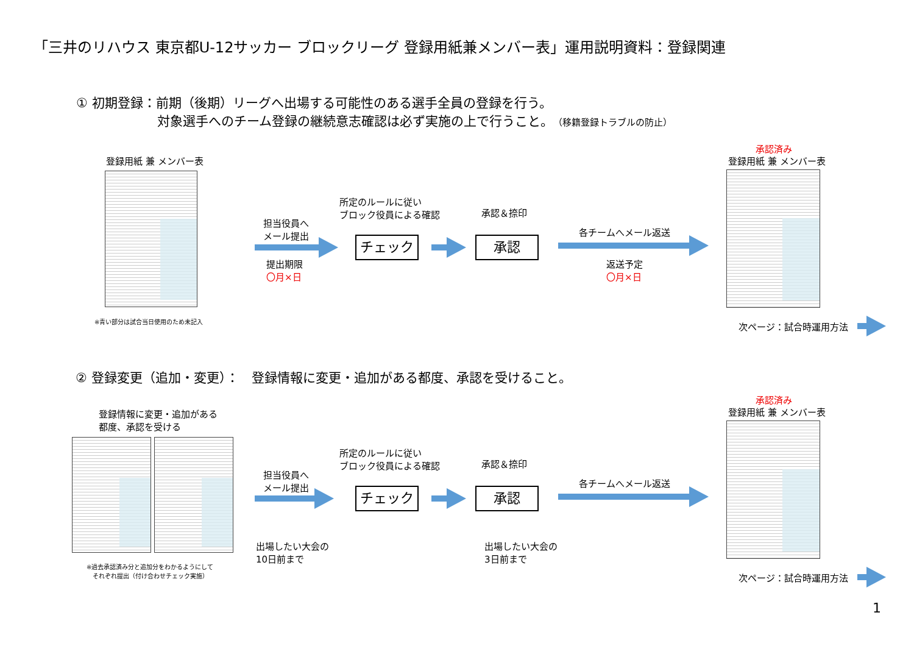「三井のリハウス 東京都U-12サッカー ブロックリーグ 登録用紙兼メンバー表」運用説明資料：登録関連
① 初期登録：前期（後期）リーグへ出場する可能性のある選手全員の登録を行う。
　　　　　　 対象選手へのチーム登録の継続意志確認は必ず実施の上で行うこと。（移籍登録トラブルの防止）
登録用紙 兼 メンバー表
※青い部分は試合当日使用のため未記入
担当役員へ
メール提出
提出期限
〇月×日
所定のルールに従い
ブロック役員による確認
チェック
承認＆捺印
承認
各チームへメール返送
返送予定
〇月×日
承認済み
登録用紙 兼 メンバー表
次ページ：試合時運用方法
② 登録変更（追加・変更）：　登録情報に変更・追加がある都度、承認を受けること。
登録情報に変更・追加がある
都度、承認を受ける
※過去承認済み分と追加分をわかるようにして
　それぞれ提出（付け合わせチェック実施）
担当役員へ
メール提出
出場したい大会の
10日前まで
所定のルールに従い
ブロック役員による確認
チェック
承認＆捺印
承認
出場したい大会の
3日前まで
各チームへメール返送
承認済み
登録用紙 兼 メンバー表
次ページ：試合時運用方法
1